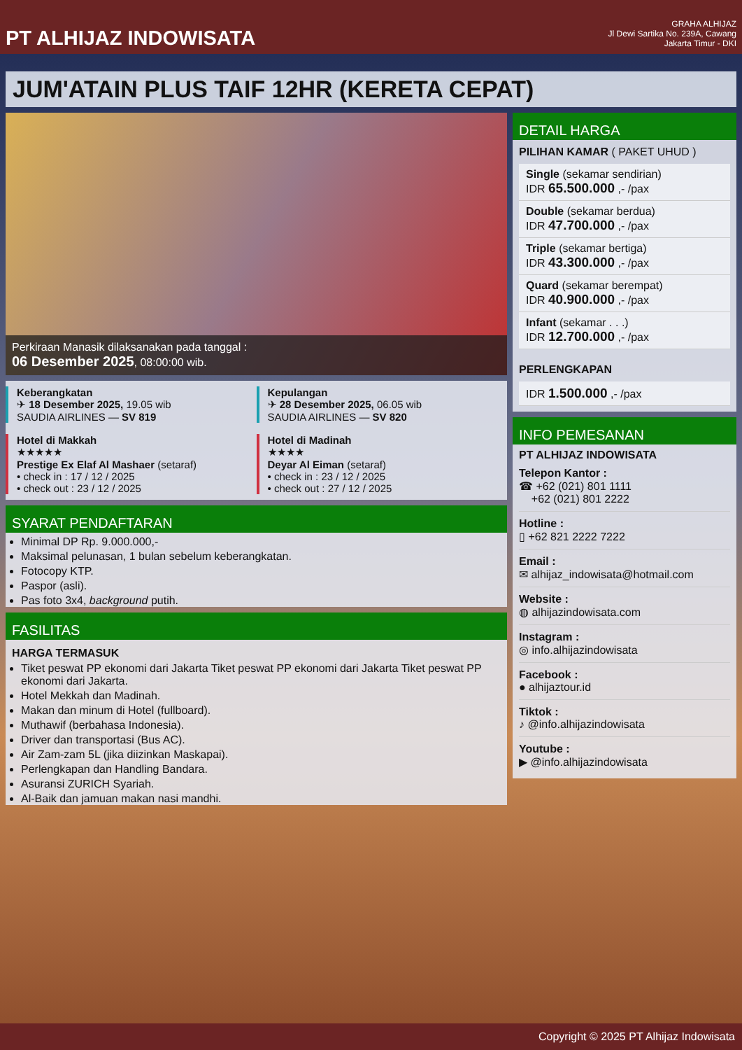PT ALHIJAZ INDOWISATA
GRAHA ALHIJAZ
Jl Dewi Sartika No. 239A, Cawang
Jakarta Timur - DKI
JUM'ATAIN PLUS TAIF 12HR (KERETA CEPAT)
Perkiraan Manasik dilaksanakan pada tanggal :
06 Desember 2025, 08:00:00 wib.
Keberangkatan
✈ 18 Desember 2025, 19.05 wib
SAUDIA AIRLINES — SV 819
Kepulangan
✈ 28 Desember 2025, 06.05 wib
SAUDIA AIRLINES — SV 820
Hotel di Makkah
★★★★★
Prestige Ex Elaf Al Mashaer (setaraf)
• check in : 17 / 12 / 2025
• check out : 23 / 12 / 2025
Hotel di Madinah
★★★★
Deyar Al Eiman (setaraf)
• check in : 23 / 12 / 2025
• check out : 27 / 12 / 2025
SYARAT PENDAFTARAN
Minimal DP Rp. 9.000.000,-
Maksimal pelunasan, 1 bulan sebelum keberangkatan.
Fotocopy KTP.
Paspor (asli).
Pas foto 3x4, background putih.
FASILITAS
HARGA TERMASUK
Tiket peswat PP ekonomi dari Jakarta Tiket peswat PP ekonomi dari Jakarta Tiket peswat PP ekonomi dari Jakarta.
Hotel Mekkah dan Madinah.
Makan dan minum di Hotel (fullboard).
Muthawif (berbahasa Indonesia).
Driver dan transportasi (Bus AC).
Air Zam-zam 5L (jika diizinkan Maskapai).
Perlengkapan dan Handling Bandara.
Asuransi ZURICH Syariah.
Al-Baik dan jamuan makan nasi mandhi.
DETAIL HARGA
PILIHAN KAMAR ( PAKET UHUD )
Single (sekamar sendirian)
IDR 65.500.000 ,- /pax
Double (sekamar berdua)
IDR 47.700.000 ,- /pax
Triple (sekamar bertiga)
IDR 43.300.000 ,- /pax
Quard (sekamar berempat)
IDR 40.900.000 ,- /pax
Infant (sekamar . . .)
IDR 12.700.000 ,- /pax
PERLENGKAPAN
IDR 1.500.000 ,- /pax
INFO PEMESANAN
PT ALHIJAZ INDOWISATA
Telepon Kantor :
☎ +62 (021) 801 1111
+62 (021) 801 2222
Hotline :
▯ +62 821 2222 7222
Email :
✉ alhijaz_indowisata@hotmail.com
Website :
◍ alhijazindowisata.com
Instagram :
◎ info.alhijazindowisata
Facebook :
● alhijaztour.id
Tiktok :
♪ @info.alhijazindowisata
Youtube :
▶ @info.alhijazindowisata
Copyright © 2025 PT Alhijaz Indowisata